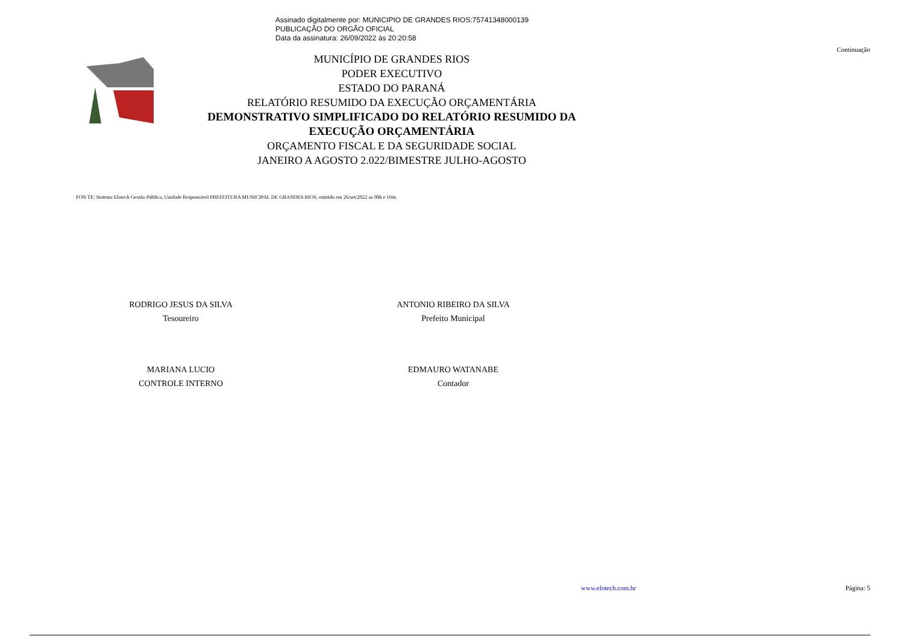Assinado digitalmente por: MUNICIPIO DE GRANDES RIOS:75741348000139
PUBLICAÇÃO DO ORGÃO OFICIAL
Data da assinatura: 26/09/2022 às 20:20:58
Continuação
MUNICÍPIO DE GRANDES RIOS
PODER EXECUTIVO
ESTADO DO PARANÁ
RELATÓRIO RESUMIDO DA EXECUÇÃO ORÇAMENTÁRIA
DEMONSTRATIVO SIMPLIFICADO DO RELATÓRIO RESUMIDO DA EXECUÇÃO ORÇAMENTÁRIA
ORÇAMENTO FISCAL E DA SEGURIDADE SOCIAL
JANEIRO A AGOSTO 2.022/BIMESTRE JULHO-AGOSTO
FON TE: Sistema Elotech Gestão Pública, Unidade Responsável PREFEITURA MUNICIPAL DE GRANDES RIOS, emitido em 26/set/2022 as 08h e 16m.
RODRIGO JESUS DA SILVA
Tesoureiro
ANTONIO RIBEIRO DA SILVA
Prefeito Municipal
MARIANA LUCIO
CONTROLE INTERNO
EDMAURO WATANABE
Contador
www.elotech.com.br Página: 5